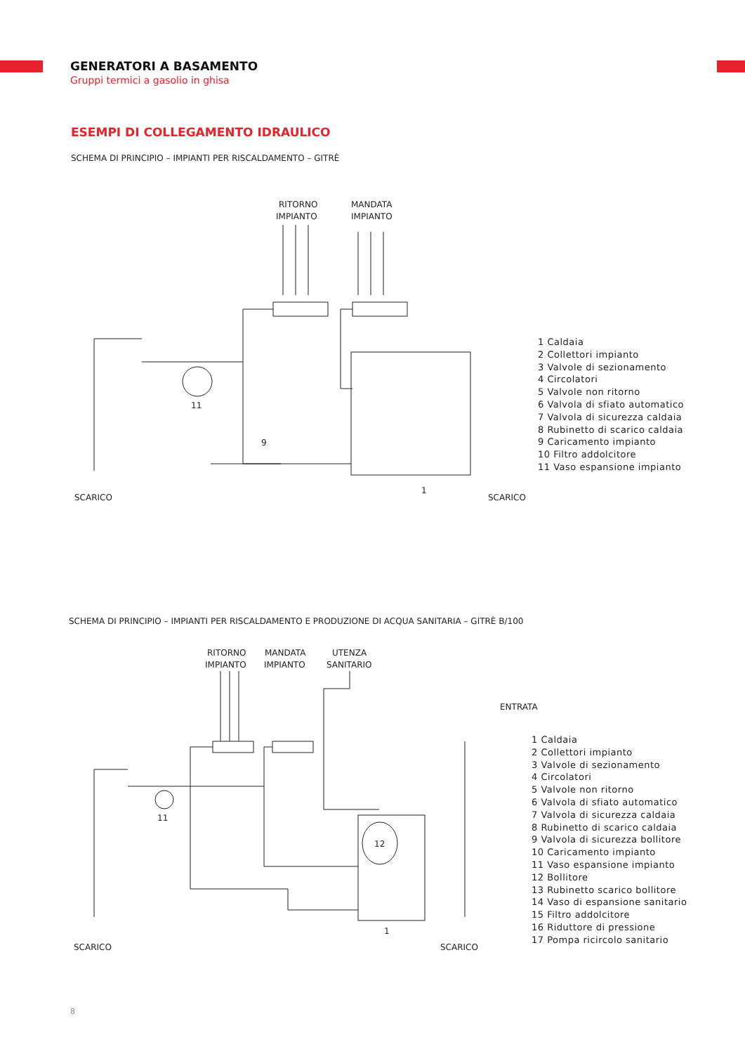GENERATORI A BASAMENTO
Gruppi termici a gasolio in ghisa
ESEMPI DI COLLEGAMENTO IDRAULICO
SCHEMA DI PRINCIPIO – IMPIANTI PER RISCALDAMENTO – GITRÈ
RITORNO
IMPIANTO
MANDATA
IMPIANTO
1
9
11
SCARICO
SCARICO
1 Caldaia
2 Collettori impianto
3 Valvole di sezionamento
4 Circolatori
5 Valvole non ritorno
6 Valvola di sfiato automatico
7 Valvola di sicurezza caldaia
8 Rubinetto di scarico caldaia
9 Caricamento impianto
10 Filtro addolcitore
11 Vaso espansione impianto
SCHEMA DI PRINCIPIO – IMPIANTI PER RISCALDAMENTO E PRODUZIONE DI ACQUA SANITARIA – GITRÈ B/100
RITORNO
IMPIANTO
MANDATA
IMPIANTO
UTENZA
SANITARIO
ENTRATA
12
11
1
SCARICO
SCARICO
1 Caldaia
2 Collettori impianto
3 Valvole di sezionamento
4 Circolatori
5 Valvole non ritorno
6 Valvola di sfiato automatico
7 Valvola di sicurezza caldaia
8 Rubinetto di scarico caldaia
9 Valvola di sicurezza bollitore
10 Caricamento impianto
11 Vaso espansione impianto
12 Bollitore
13 Rubinetto scarico bollitore
14 Vaso di espansione sanitario
15 Filtro addolcitore
16 Riduttore di pressione
17 Pompa ricircolo sanitario
8